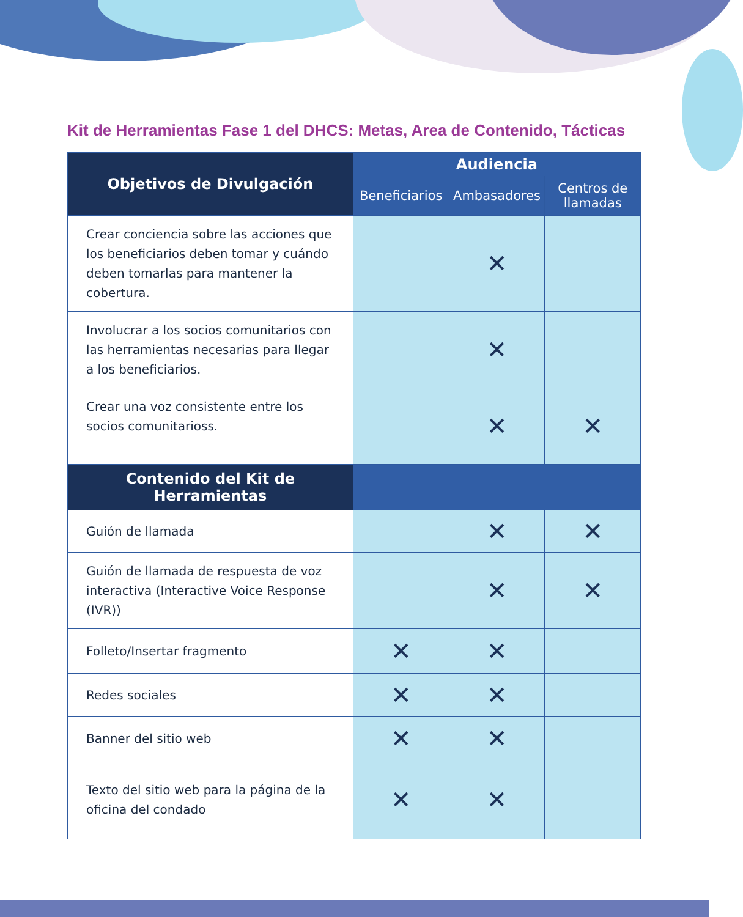Kit de Herramientas Fase 1 del DHCS: Metas, Area de Contenido, Tácticas
| Objetivos de Divulgación | Audiencia | | |
| --- | --- | --- | --- |
| | Beneficiarios | Ambasadores | Centros de llamadas |
| Crear conciencia sobre las acciones que los beneficiarios deben tomar y cuándo deben tomarlas para mantener la cobertura. | | ✕ | |
| Involucrar a los socios comunitarios con las herramientas necesarias para llegar a los beneficiarios. | | ✕ | |
| Crear una voz consistente entre los socios comunitarioss. | | ✕ | ✕ |
| Contenido del Kit de Herramientas | | | |
| Guión de llamada | | ✕ | ✕ |
| Guión de llamada de respuesta de voz interactiva (Interactive Voice Response (IVR)) | | ✕ | ✕ |
| Folleto/Insertar fragmento | ✕ | ✕ | |
| Redes sociales | ✕ | ✕ | |
| Banner del sitio web | ✕ | ✕ | |
| Texto del sitio web para la página de la oficina del condado | ✕ | ✕ | |